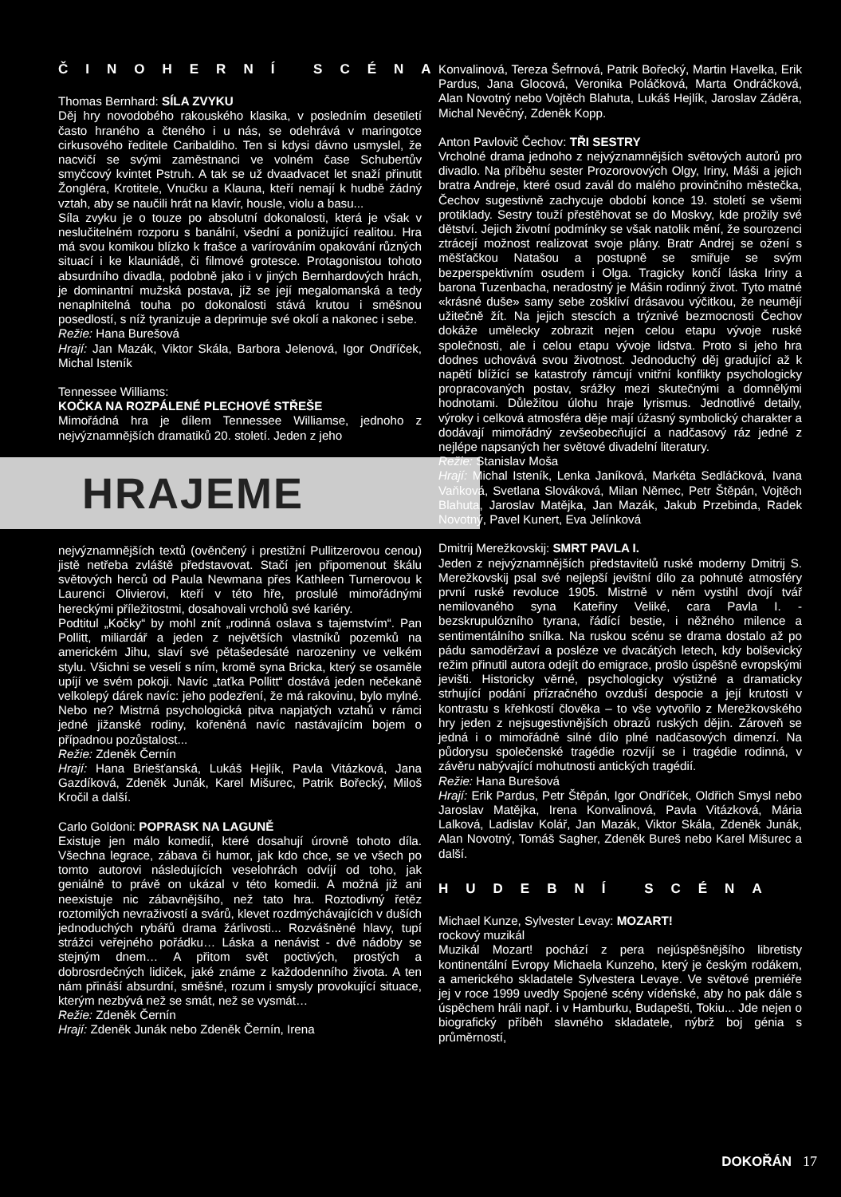ČINOHERNÍ SCÉNA
Thomas Bernhard: SÍLA ZVYKU
Děj hry novodobého rakouského klasika, v posledním desetiletí často hraného a čteného i u nás, se odehrává v maringotce cirkusového ředitele Caribaldiho. Ten si kdysi dávno usmyslel, že nacvičí se svými zaměstnanci ve volném čase Schubertův smyčcový kvintet Pstruh. A tak se už dvaadvacet let snaží přinutit Žongléra, Krotitele, Vnučku a Klauna, kteří nemají k hudbě žádný vztah, aby se naučili hrát na klavír, housle, violu a basu...
Síla zvyku je o touze po absolutní dokonalosti, která je však v neslučitelném rozporu s banální, všední a ponižující realitou. Hra má svou komikou blízko k frašce a varírováním opakování různých situací i ke klauniádě, či filmové grotesce. Protagonistou tohoto absurdního divadla, podobně jako i v jiných Bernhardových hrách, je dominantní mužská postava, jíž se její megalomanská a tedy nenaplnitelná touha po dokonalosti stává krutou i směšnou posedlostí, s níž tyranizuje a deprimuje své okolí a nakonec i sebe.
Režie: Hana Burešová
Hrají: Jan Mazák, Viktor Skála, Barbora Jelenová, Igor Ondříček, Michal Isteník
Tennessee Williams:
KOČKA NA ROZPÁLENÉ PLECHOVÉ STŘEŠE
Mimořádná hra je dílem Tennessee Williamse, jednoho z nejvýznamnějších dramatiků 20. století. Jeden z jeho
HRAJEME
nejvýznamnějších textů (ověnčený i prestižní Pullitzerovou cenou) jistě netřeba zvláště představovat. Stačí jen připomenout škálu světových herců od Paula Newmana přes Kathleen Turnerovou k Laurenci Olivierovi, kteří v této hře, proslulé mimořádnými hereckými příležitostmi, dosahovali vrcholů své kariéry.
Podtitul „Kočky“ by mohl znít „rodinná oslava s tajemstvím“. Pan Pollitt, miliardář a jeden z největších vlastníků pozemků na americkém Jihu, slaví své pětašedesáté narozeniny ve velkém stylu. Všichni se veselí s ním, kromě syna Bricka, který se osaměle upíjí ve svém pokoji. Navíc „taťka Pollitt“ dostává jeden nečekaně velkolepý dárek navíc: jeho podezření, že má rakovinu, bylo mylné. Nebo ne? Mistrná psychologická pitva napjatých vztahů v rámci jedné jižanské rodiny, kořeněná navíc nastávajícím bojem o případnou pozůstalost...
Režie: Zdeněk Černín
Hrají: Hana Briešťanská, Lukáš Hejlík, Pavla Vitázková, Jana Gazdíková, Zdeněk Junák, Karel Mišurec, Patrik Bořecký, Miloš Kročil a další.
Carlo Goldoni: POPRASK NA LAGUNĚ
Existuje jen málo komedií, které dosahují úrovně tohoto díla. Všechna legrace, zábava či humor, jak kdo chce, se ve všech po tomto autorovi následujících veselohrách odvíjí od toho, jak geniálně to právě on ukázal v této komedii. A možná již ani neexistuje nic zábavnějšího, než tato hra. Roztodivný řetěz roztomilých nevraživostí a svárů, klevet rozdmýchávajících v duších jednoduchých rybářů drama žárlivosti... Rozvášněné hlavy, tupí strážci veřejného pořádku… Láska a nenávist - dvě nádoby se stejným dnem… A přitom svět poctivých, prostých a dobrosrdečných lidiček, jaké známe z každodenního života. A ten nám přináší absurdní, směšné, rozum i smysly provokující situace, kterým nezbývá než se smát, než se vysmát…
Režie: Zdeněk Černín
Hrají: Zdeněk Junák nebo Zdeněk Černín, Irena
Konvalinová, Tereza Šefrnová, Patrik Bořecký, Martin Havelka, Erik Pardus, Jana Glocová, Veronika Poláčková, Marta Ondráčková, Alan Novotný nebo Vojtěch Blahuta, Lukáš Hejlík, Jaroslav Záděra, Michal Nevěčný, Zdeněk Kopp.
Anton Pavlovič Čechov: TŘI SESTRY
Vrcholné drama jednoho z nejvýznamnějších světových autorů pro divadlo. Na příběhu sester Prozorovových Olgy, Iriny, Máši a jejich bratra Andreje, které osud zavál do malého provinčního městečka, Čechov sugestivně zachycuje období konce 19. století se všemi protiklady. Sestry touží přestěhovat se do Moskvy, kde prožily své dětství. Jejich životní podmínky se však natolik mění, že sourozenci ztrácejí možnost realizovat svoje plány. Bratr Andrej se ožení s měšťačkou Natašou a postupně se smiřuje se svým bezperspektivním osudem i Olga. Tragicky končí láska Iriny a barona Tuzenbacha, neradostný je Mášin rodinný život. Tyto matné «krásné duše» samy sebe zoškliví drásavou výčitkou, že neumějí užitečně žít. Na jejich stescích a trýznivé bezmocnosti Čechov dokáže umělecky zobrazit nejen celou etapu vývoje ruské společnosti, ale i celou etapu vývoje lidstva. Proto si jeho hra dodnes uchovává svou životnost. Jednoduchý děj gradující až k napětí blížící se katastrofy rámcují vnitřní konflikty psychologicky propracovaných postav, srážky mezi skutečnými a domnělými hodnotami. Důležitou úlohu hraje lyrismus. Jednotlivé detaily, výroky i celková atmosféra děje mají úžasný symbolický charakter a dodávají mimořádný zevšeobecňující a nadčasový ráz jedné z nejlépe napsaných her světové divadelní literatury.
Režie: Stanislav Moša
Hrají: Michal Isteník, Lenka Janíková, Markéta Sedláčková, Ivana Vaňková, Svetlana Slováková, Milan Němec, Petr Štěpán, Vojtěch Blahuta, Jaroslav Matějka, Jan Mazák, Jakub Przebinda, Radek Novotný, Pavel Kunert, Eva Jelínková
Dmitrij Merežkovskij: SMRT PAVLA I.
Jeden z nejvýznamnějších představitelů ruské moderny Dmitrij S. Merežkovskij psal své nejlepší jevištní dílo za pohnuté atmosféry první ruské revoluce 1905. Mistrně v něm vystihl dvojí tvář nemilovaného syna Kateřiny Veliké, cara Pavla I. - bezskrupulózního tyrana, řádící bestie, i něžného milence a sentimentálního snílka. Na ruskou scénu se drama dostalo až po pádu samoděržaví a posléze ve dvacátých letech, kdy bolševický režim přinutil autora odejít do emigrace, prošlo úspěšně evropskými jevišti. Historicky věrné, psychologicky výstižné a dramaticky strhující podání přízračného ovzduší despocie a její krutosti v kontrastu s křehkostí člověka – to vše vytvořilo z Merežkovského hry jeden z nejsugestivnějších obrazů ruských dějin. Zároveň se jedná i o mimořádně silné dílo plné nadčasových dimenzí. Na půdorysu společenské tragédie rozvíjí se i tragédie rodinná, v závěru nabývající mohutnosti antických tragédií.
Režie: Hana Burešová
Hrají: Erik Pardus, Petr Štěpán, Igor Ondříček, Oldřich Smysl nebo Jaroslav Matějka, Irena Konvalinová, Pavla Vitázková, Mária Lalková, Ladislav Kolář, Jan Mazák, Viktor Skála, Zdeněk Junák, Alan Novotný, Tomáš Sagher, Zdeněk Bureš nebo Karel Mišurec a další.
HUDEBNÍ SCÉNA
Michael Kunze, Sylvester Levay: MOZART!
rockový muzikál
Muzikál Mozart! pochází z pera nejúspěšnějšího libretisty kontinentální Evropy Michaela Kunzeho, který je českým rodákem, a amerického skladatele Sylvestera Levaye. Ve světové premiéře jej v roce 1999 uvedly Spojené scény vídeňské, aby ho pak dále s úspěchem hráli např. i v Hamburku, Budapešti, Tokiu... Jde nejen o biografický příběh slavného skladatele, nýbrž boj génia s průměrností,
DOKOŘÁN 17